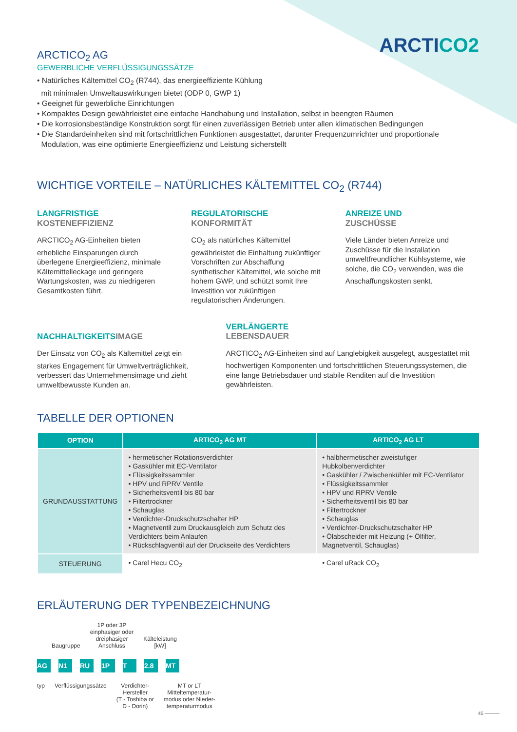ARCTICO2
ARCTICO<sub>2</sub> AG
GEWERBLICHE VERFLÜSSIGUNGSSÄTZE
• Natürliches Kältemittel CO<sub>2</sub> (R744), das energieeffiziente Kühlung
mit minimalen Umweltauswirkungen bietet (ODP 0, GWP 1)
• Geeignet für gewerbliche Einrichtungen
• Kompaktes Design gewährleistet eine einfache Handhabung und Installation, selbst in beengten Räumen
• Die korrosionsbeständige Konstruktion sorgt für einen zuverlässigen Betrieb unter allen klimatischen Bedingungen
• Die Standardeinheiten sind mit fortschrittlichen Funktionen ausgestattet, darunter Frequenzumrichter und proportionale
Modulation, was eine optimierte Energieeffizienz und Leistung sicherstellt
WICHTIGE VORTEILE – NATÜRLICHES KÄLTEMITTEL CO<sub>2</sub> (R744)
LANGFRISTIGE
KOSTENEFFIZIENZ
ARCTICO<sub>2</sub> AG-Einheiten bieten erhebliche Einsparungen durch überlegene Energieeffizienz, minimale Kältemittelleckage und geringere Wartungskosten, was zu niedrigeren Gesamtkosten führt.
REGULATORISCHE
KONFORMITÄT
CO<sub>2</sub> als natürliches Kältemittel gewährleistet die Einhaltung zukünftiger Vorschriften zur Abschaffung synthetischer Kältemittel, wie solche mit hohem GWP, und schützt somit Ihre Investition vor zukünftigen regulatorischen Änderungen.
ANREIZE UND
ZUSCHÜSSE
Viele Länder bieten Anreize und Zuschüsse für die Installation umweltfreundlicher Kühlsysteme, wie solche, die CO<sub>2</sub> verwenden, was die Anschaffungskosten senkt.
NACHHALTIGKEITSIMAGE
Der Einsatz von CO<sub>2</sub> als Kältemittel zeigt ein starkes Engagement für Umweltverträglichkeit, verbessert das Unternehmensimage und zieht umweltbewusste Kunden an.
VERLÄNGERTE
LEBENSDAUER
ARCTICO<sub>2</sub> AG-Einheiten sind auf Langlebigkeit ausgelegt, ausgestattet mit hochwertigen Komponenten und fortschrittlichen Steuerungssystemen, die eine lange Betriebsdauer und stabile Renditen auf die Investition gewährleisten.
TABELLE DER OPTIONEN
| OPTION | ARTICO<sub>2</sub> AG MT | ARTICO<sub>2</sub> AG LT |
| --- | --- | --- |
| GRUNDAUSSTATTUNG | • hermetischer Rotationsverdichter • Gaskühler mit EC-Ventilator • Flüssigkeitssammler • HPV und RPRV Ventile • Sicherheitsventil bis 80 bar • Filtertrockner • Schauglas • Verdichter-Druckschutzschalter HP • Magnetventil zum Druckausgleich zum Schutz des Verdichters beim Anlaufen • Rückschlagventil auf der Druckseite des Verdichters | • halbhermetischer zweistufiger Hubkolbenverdichter • Gaskühler / Zwischenkühler mit EC-Ventilator • Flüssigkeitssammler • HPV und RPRV Ventile • Sicherheitsventil bis 80 bar • Filtertrockner • Schauglas • Verdichter-Druckschutzschalter HP • Ölabscheider mit Heizung (+ Ölfilter, Magnetventil, Schauglas) |
| STEUERUNG | • Carel Hecu CO<sub>2</sub> | • Carel uRack CO<sub>2</sub> |
ERLÄUTERUNG DER TYPENBEZEICHNUNG
Baugruppe 1P oder 3P
einphasiger oder
dreiphasiger
Anschluss Kälteleistung
[kW]
AG N1 RU 1P T 2.8 MT
typ Verflüssigungssätze Verdichter-
Hersteller
(T - Toshiba or
D - Dorin) MT or LT
Mitteltemperatur-
modus oder Nieder-
temperaturmodus
45 ———